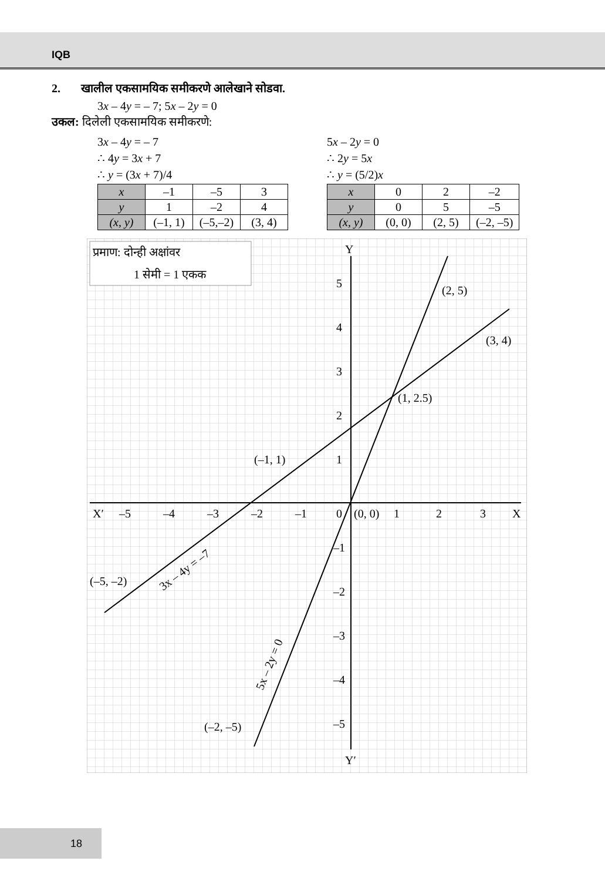IQB
2. खालील एकसामयिक समीकरणे आलेखाने सोडवा.
3x – 4y = – 7; 5x – 2y = 0
उकल: दिलेली एकसामयिक समीकरणे:
3x – 4y = – 7
∴ 4y = 3x + 7
∴ y = (3x + 7)/4
| x | –1 | –5 | 3 |
| y | 1 | –2 | 4 |
| (x, y) | (–1, 1) | (–5,–2) | (3, 4) |
5x – 2y = 0
∴ 2y = 5x
∴ y = (5/2)x
| x | 0 | 2 | –2 |
| y | 0 | 5 | –5 |
| (x, y) | (0, 0) | (2, 5) | (–2, –5) |
प्रमाण: दोन्ही अक्षांवर
1 सेमी = 1 एकक
Y
Y′
X′
X
–5
–4
–3
–2
–1
0
1
2
3
5
4
3
2
1
–1
–2
–3
–4
–5
(2, 5)
(3, 4)
(1, 2.5)
(–1, 1)
(0, 0)
(–5, –2)
(–2, –5)
3x – 4y = –7
5x – 2y = 0
18